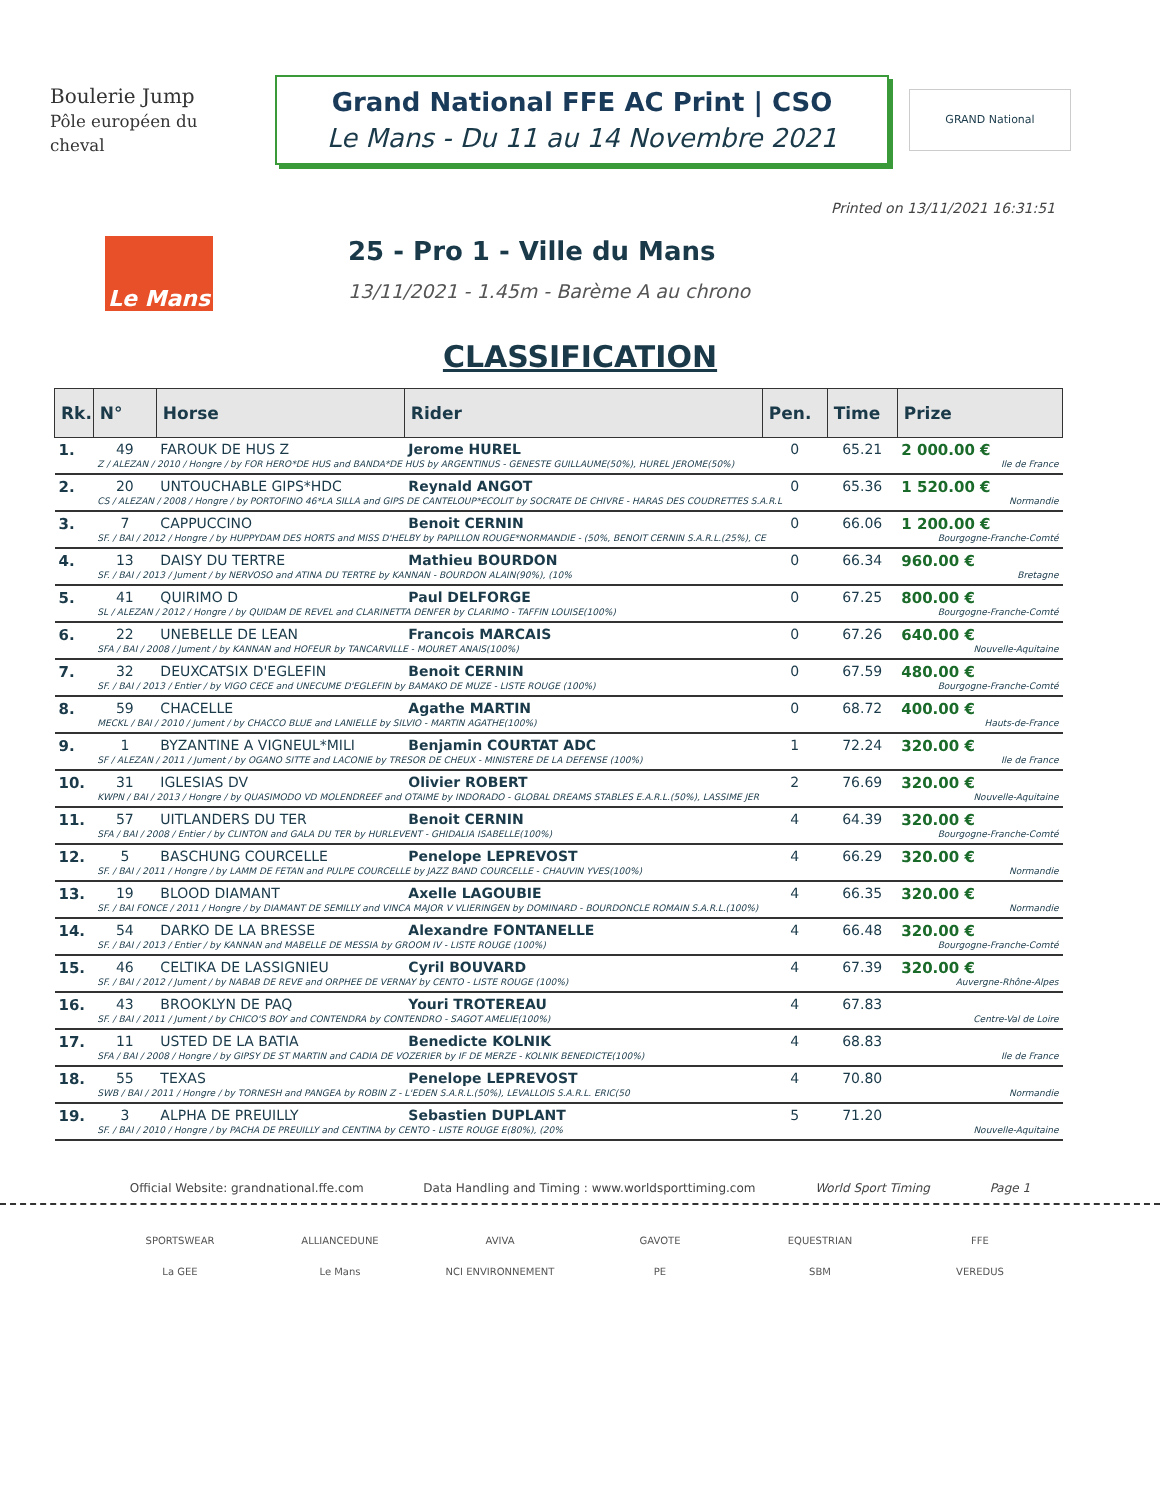Boulerie Jump
Pôle européen du cheval
Grand National FFE AC Print | CSO
Le Mans - Du 11 au 14 Novembre 2021
GRAND National
Printed on 13/11/2021 16:31:51
Le Mans
25 - Pro 1 - Ville du Mans
13/11/2021 - 1.45m - Barème A au chrono
CLASSIFICATION
| Rk. | N° | Horse | Rider | Pen. | Time | Prize |
| --- | --- | --- | --- | --- | --- | --- |
| 1. | 49 | FAROUK DE HUS Z | Jerome HUREL | 0 | 65.21 | 2 000.00 € |
| | Z / ALEZAN / 2010 / Hongre / by FOR HERO*DE HUS and BANDA*DE HUS by ARGENTINUS - GENESTE GUILLAUME(50%), HUREL JEROME(50%) | | | | | Ile de France |
| 2. | 20 | UNTOUCHABLE GIPS*HDC | Reynald ANGOT | 0 | 65.36 | 1 520.00 € |
| | CS / ALEZAN / 2008 / Hongre / by PORTOFINO 46*LA SILLA and GIPS DE CANTELOUP*ECOLIT by SOCRATE DE CHIVRE - HARAS DES COUDRETTES S.A.R.L | | | | | Normandie |
| 3. | 7 | CAPPUCCINO | Benoit CERNIN | 0 | 66.06 | 1 200.00 € |
| | SF. / BAI / 2012 / Hongre / by HUPPYDAM DES HORTS and MISS D'HELBY by PAPILLON ROUGE*NORMANDIE - (50%, BENOIT CERNIN S.A.R.L.(25%), CE | | | | | Bourgogne-Franche-Comté |
| 4. | 13 | DAISY DU TERTRE | Mathieu BOURDON | 0 | 66.34 | 960.00 € |
| | SF. / BAI / 2013 / Jument / by NERVOSO and ATINA DU TERTRE by KANNAN - BOURDON ALAIN(90%), (10% | | | | | Bretagne |
| 5. | 41 | QUIRIMO D | Paul DELFORGE | 0 | 67.25 | 800.00 € |
| | SL / ALEZAN / 2012 / Hongre / by QUIDAM DE REVEL and CLARINETTA DENFER by CLARIMO - TAFFIN LOUISE(100%) | | | | | Bourgogne-Franche-Comté |
| 6. | 22 | UNEBELLE DE LEAN | Francois MARCAIS | 0 | 67.26 | 640.00 € |
| | SFA / BAI / 2008 / Jument / by KANNAN and HOFEUR by TANCARVILLE - MOURET ANAIS(100%) | | | | | Nouvelle-Aquitaine |
| 7. | 32 | DEUXCATSIX D'EGLEFIN | Benoit CERNIN | 0 | 67.59 | 480.00 € |
| | SF. / BAI / 2013 / Entier / by VIGO CECE and UNECUME D'EGLEFIN by BAMAKO DE MUZE - LISTE ROUGE (100%) | | | | | Bourgogne-Franche-Comté |
| 8. | 59 | CHACELLE | Agathe MARTIN | 0 | 68.72 | 400.00 € |
| | MECKL / BAI / 2010 / Jument / by CHACCO BLUE and LANIELLE by SILVIO - MARTIN AGATHE(100%) | | | | | Hauts-de-France |
| 9. | 1 | BYZANTINE A VIGNEUL*MILI | Benjamin COURTAT ADC | 1 | 72.24 | 320.00 € |
| | SF / ALEZAN / 2011 / Jument / by OGANO SITTE and LACONIE by TRESOR DE CHEUX - MINISTERE DE LA DEFENSE (100%) | | | | | Ile de France |
| 10. | 31 | IGLESIAS DV | Olivier ROBERT | 2 | 76.69 | 320.00 € |
| | KWPN / BAI / 2013 / Hongre / by QUASIMODO VD MOLENDREEF and OTAIME by INDORADO - GLOBAL DREAMS STABLES E.A.R.L.(50%), LASSIME JER | | | | | Nouvelle-Aquitaine |
| 11. | 57 | UITLANDERS DU TER | Benoit CERNIN | 4 | 64.39 | 320.00 € |
| | SFA / BAI / 2008 / Entier / by CLINTON and GALA DU TER by HURLEVENT - GHIDALIA ISABELLE(100%) | | | | | Bourgogne-Franche-Comté |
| 12. | 5 | BASCHUNG COURCELLE | Penelope LEPREVOST | 4 | 66.29 | 320.00 € |
| | SF. / BAI / 2011 / Hongre / by LAMM DE FETAN and PULPE COURCELLE by JAZZ BAND COURCELLE - CHAUVIN YVES(100%) | | | | | Normandie |
| 13. | 19 | BLOOD DIAMANT | Axelle LAGOUBIE | 4 | 66.35 | 320.00 € |
| | SF. / BAI FONCE / 2011 / Hongre / by DIAMANT DE SEMILLY and VINCA MAJOR V VLIERINGEN by DOMINARD - BOURDONCLE ROMAIN S.A.R.L.(100%) | | | | | Normandie |
| 14. | 54 | DARKO DE LA BRESSE | Alexandre FONTANELLE | 4 | 66.48 | 320.00 € |
| | SF. / BAI / 2013 / Entier / by KANNAN and MABELLE DE MESSIA by GROOM IV - LISTE ROUGE (100%) | | | | | Bourgogne-Franche-Comté |
| 15. | 46 | CELTIKA DE LASSIGNIEU | Cyril BOUVARD | 4 | 67.39 | 320.00 € |
| | SF. / BAI / 2012 / Jument / by NABAB DE REVE and ORPHEE DE VERNAY by CENTO - LISTE ROUGE (100%) | | | | | Auvergne-Rhône-Alpes |
| 16. | 43 | BROOKLYN DE PAQ | Youri TROTEREAU | 4 | 67.83 | |
| | SF. / BAI / 2011 / Jument / by CHICO'S BOY and CONTENDRA by CONTENDRO - SAGOT AMELIE(100%) | | | | | Centre-Val de Loire |
| 17. | 11 | USTED DE LA BATIA | Benedicte KOLNIK | 4 | 68.83 | |
| | SFA / BAI / 2008 / Hongre / by GIPSY DE ST MARTIN and CADIA DE VOZERIER by IF DE MERZE - KOLNIK BENEDICTE(100%) | | | | | Ile de France |
| 18. | 55 | TEXAS | Penelope LEPREVOST | 4 | 70.80 | |
| | SWB / BAI / 2011 / Hongre / by TORNESH and PANGEA by ROBIN Z - L'EDEN S.A.R.L.(50%), LEVALLOIS S.A.R.L. ERIC(50 | | | | | Normandie |
| 19. | 3 | ALPHA DE PREUILLY | Sebastien DUPLANT | 5 | 71.20 | |
| | SF. / BAI / 2010 / Hongre / by PACHA DE PREUILLY and CENTINA by CENTO - LISTE ROUGE E(80%), (20% | | | | | Nouvelle-Aquitaine |
Official Website: grandnational.ffe.com Data Handling and Timing : www.worldsporttiming.com World Sport Timing Page 1
SPORTSWEAR ALLIANCEDUNE AVIVA GAVOTE EQUESTRIAN FFE La GEE Le Mans NCI ENVIRONNEMENT PE SBM VEREDUS